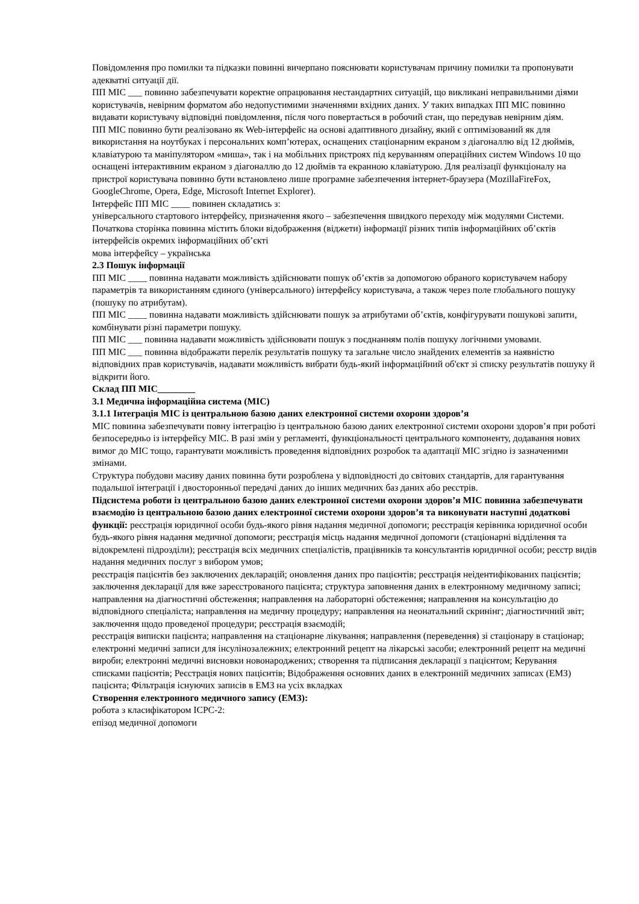Повідомлення про помилки та підказки повинні вичерпано пояснювати користувачам причину помилки та пропонувати адекватні ситуації дії.
ПП МІС ___ повинно забезпечувати коректне опрацювання нестандартних ситуацій, що викликані неправильними діями користувачів, невірним форматом або недопустимими значеннями вхідних даних. У таких випадках ПП МІС повинно видавати користувачу відповідні повідомлення, після чого повертається в робочий стан, що передував невірним діям.
ПП МІС повинно бути реалізовано як Web-інтерфейс на основі адаптивного дизайну, який є оптимізований як для використання на ноутбуках і персональних комп’ютерах, оснащених стаціонарним екраном з діагоналлю від 12 дюймів, клавіатурою та маніпулятором «миша», так і на мобільних пристроях під керуванням операційних систем Windows 10 що оснащені інтерактивним екраном з діагоналлю до 12 дюймів та екранною клавіатурою. Для реалізації функціоналу на пристрої користувача повинно бути встановлено лише програмне забезпечення інтернет-браузера (MozillaFireFox, GoogleChrome, Opera, Edge, Microsoft Internet Explorer).
Інтерфейс ПП МІС ____ повинен складатись з:
універсального стартового інтерфейсу, призначення якого – забезпечення швидкого переходу між модулями Системи. Початкова сторінка повинна містить блоки відображення (віджети) інформації різних типів інформаційних об’єктів
інтерфейсів окремих інформаційних об’єкті
мова інтерфейсу – українська
2.3 Пошук інформації
ПП МІС ____ повинна надавати можливість здійснювати пошук об’єктів за допомогою обраного користувачем набору параметрів та використанням єдиного (універсального) інтерфейсу користувача, а також через поле глобального пошуку (пошуку по атрибутам).
ПП МІС ____ повинна надавати можливість здійснювати пошук за атрибутами об’єктів, конфігурувати пошукові запити, комбінувати різні параметри пошуку.
ПП МІС ___ повинна надавати можливість здійснювати пошук з поєднанням полів пошуку логічними умовами.
ПП МІС ___ повинна відображати перелік результатів пошуку та загальне число знайдених елементів за наявністю відповідних прав користувачів, надавати можливість вибрати будь-який інформаційний об'єкт зі списку результатів пошуку й відкрити його.
Склад ПП МІС________
3.1 Медична інформаційна система (МІС)
3.1.1 Інтеграція МІС із центральною базою даних електронної системи охорони здоров’я
МІС повинна забезпечувати повну інтеграцію із центральною базою даних електронної системи охорони здоров’я при роботі безпосередньо із інтерфейсу МІС. В разі змін у регламенті, функціональності центрального компоненту, додавання нових вимог до МІС тощо, гарантувати можливість проведення відповідних розробок та адаптації МІС згідно із зазначеними змінами.
Структура побудови масиву даних повинна бути розроблена у відповідності до світових стандартів, для гарантування подальшої інтеграції і двосторонньої передачі даних до інших медичних баз даних або реєстрів.
Підсистема роботи із центральною базою даних електронної системи охорони здоров’я МІС повинна забезпечувати взаємодію із центральною базою даних електронної системи охорони здоров’я та виконувати наступні додаткові функції: реєстрація юридичної особи будь-якого рівня надання медичної допомоги; реєстрація керівника юридичної особи будь-якого рівня надання медичної допомоги; реєстрація місць надання медичної допомоги (стаціонарні відділення та відокремлені підрозділи); реєстрація всіх медичних спеціалістів, працівників та консультантів юридичної особи; реєстр видів надання медичних послуг з вибором умов;
реєстрація пацієнтів без заключених декларацій; оновлення даних про пацієнтів; реєстрація неідентифікованих пацієнтів; заключення декларації для вже зареєстрованого пацієнта; структура заповнення даних в електронному медичному записі; направлення на діагностичні обстеження; направлення на лабораторні обстеження; направлення на консультацію до відповідного спеціаліста; направлення на медичну процедуру; направлення на неонатальний скринінг; діагностичний звіт; заключення щодо проведеної процедури; реєстрація взаємодій;
реєстрація виписки пацієнта; направлення на стаціонарне лікування; направлення (переведення) зі стаціонару в стаціонар; електронні медичні записи для інсулінозалежних; електронний рецепт на лікарські засоби; електронний рецепт на медичні вироби; електронні медичні висновки новонароджених; створення та підписання декларації з пацієнтом; Керування списками пацієнтів; Реєстрація нових пацієнтів; Відображення основних даних в електронній медичних записах (ЕМЗ) пацієнта; Фільтрація існуючих записів в ЕМЗ на усіх вкладках
Створення електронного медичного запису (ЕМЗ):
робота з класифікатором ICPC-2:
епізод медичної допомоги